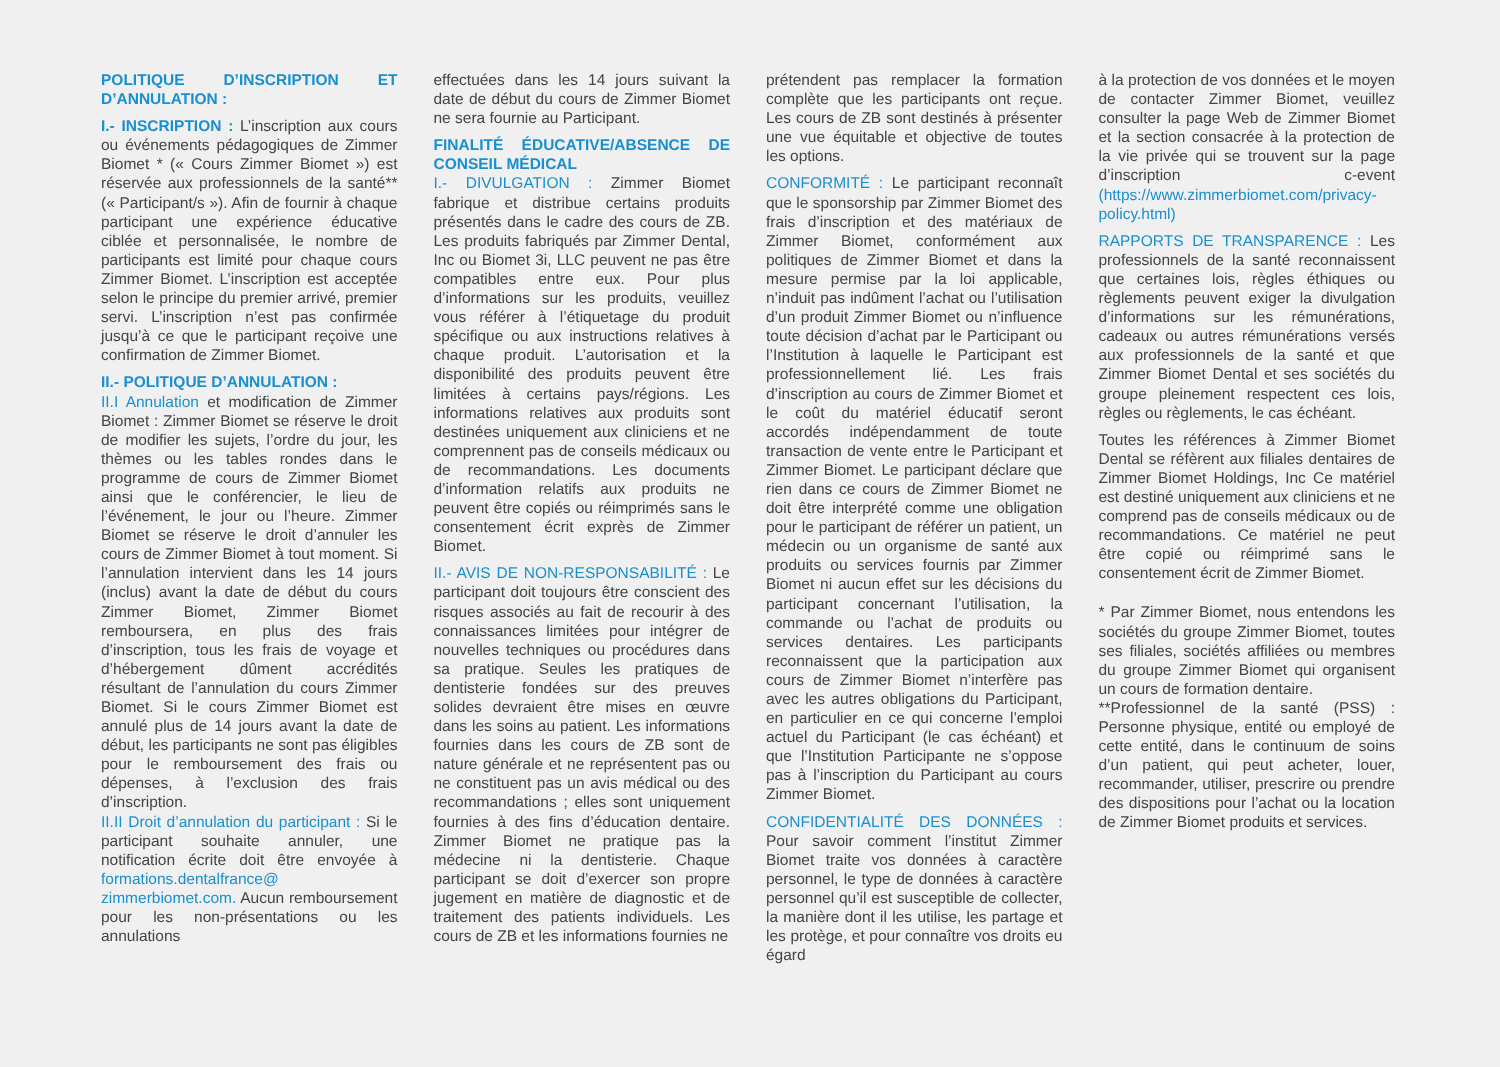POLITIQUE D’INSCRIPTION ET D’ANNULATION :
I.- INSCRIPTION : L’inscription aux cours ou événements pédagogiques de Zimmer Biomet * (« Cours Zimmer Biomet ») est réservée aux professionnels de la santé** (« Participant/s »). Afin de fournir à chaque participant une expérience éducative ciblée et personnalisée, le nombre de participants est limité pour chaque cours Zimmer Biomet. L’inscription est acceptée selon le principe du premier arrivé, premier servi. L’inscription n’est pas confirmée jusqu’à ce que le participant reçoive une confirmation de Zimmer Biomet.
II.- POLITIQUE D’ANNULATION :
II.I Annulation et modification de Zimmer Biomet : Zimmer Biomet se réserve le droit de modifier les sujets, l’ordre du jour, les thèmes ou les tables rondes dans le programme de cours de Zimmer Biomet ainsi que le conférencier, le lieu de l’événement, le jour ou l’heure. Zimmer Biomet se réserve le droit d’annuler les cours de Zimmer Biomet à tout moment. Si l’annulation intervient dans les 14 jours (inclus) avant la date de début du cours Zimmer Biomet, Zimmer Biomet remboursera, en plus des frais d’inscription, tous les frais de voyage et d’hébergement dûment accrédités résultant de l’annulation du cours Zimmer Biomet. Si le cours Zimmer Biomet est annulé plus de 14 jours avant la date de début, les participants ne sont pas éligibles pour le remboursement des frais ou dépenses, à l’exclusion des frais d’inscription.
II.II Droit d’annulation du participant : Si le participant souhaite annuler, une notification écrite doit être envoyée à formations.dentalfrance@ zimmerbiomet.com. Aucun remboursement pour les non-présentations ou les annulations
effectuées dans les 14 jours suivant la date de début du cours de Zimmer Biomet ne sera fournie au Participant.
FINALITÉ ÉDUCATIVE/ABSENCE DE CONSEIL MÉDICAL
I.- DIVULGATION : Zimmer Biomet fabrique et distribue certains produits présentés dans le cadre des cours de ZB. Les produits fabriqués par Zimmer Dental, Inc ou Biomet 3i, LLC peuvent ne pas être compatibles entre eux. Pour plus d’informations sur les produits, veuillez vous référer à l’étiquetage du produit spécifique ou aux instructions relatives à chaque produit. L’autorisation et la disponibilité des produits peuvent être limitées à certains pays/régions. Les informations relatives aux produits sont destinées uniquement aux cliniciens et ne comprennent pas de conseils médicaux ou de recommandations. Les documents d’information relatifs aux produits ne peuvent être copiés ou réimprimés sans le consentement écrit exprès de Zimmer Biomet.
II.- AVIS DE NON-RESPONSABILITÉ : Le participant doit toujours être conscient des risques associés au fait de recourir à des connaissances limitées pour intégrer de nouvelles techniques ou procédures dans sa pratique. Seules les pratiques de dentisterie fondées sur des preuves solides devraient être mises en œuvre dans les soins au patient. Les informations fournies dans les cours de ZB sont de nature générale et ne représentent pas ou ne constituent pas un avis médical ou des recommandations ; elles sont uniquement fournies à des fins d’éducation dentaire. Zimmer Biomet ne pratique pas la médecine ni la dentisterie. Chaque participant se doit d’exercer son propre jugement en matière de diagnostic et de traitement des patients individuels. Les cours de ZB et les informations fournies ne
prétendent pas remplacer la formation complète que les participants ont reçue. Les cours de ZB sont destinés à présenter une vue équitable et objective de toutes les options.
CONFORMITÉ : Le participant reconnaît que le sponsorship par Zimmer Biomet des frais d’inscription et des matériaux de Zimmer Biomet, conformément aux politiques de Zimmer Biomet et dans la mesure permise par la loi applicable, n’induit pas indûment l’achat ou l’utilisation d’un produit Zimmer Biomet ou n’influence toute décision d’achat par le Participant ou l’Institution à laquelle le Participant est professionnellement lié. Les frais d’inscription au cours de Zimmer Biomet et le coût du matériel éducatif seront accordés indépendamment de toute transaction de vente entre le Participant et Zimmer Biomet. Le participant déclare que rien dans ce cours de Zimmer Biomet ne doit être interprété comme une obligation pour le participant de référer un patient, un médecin ou un organisme de santé aux produits ou services fournis par Zimmer Biomet ni aucun effet sur les décisions du participant concernant l’utilisation, la commande ou l’achat de produits ou services dentaires. Les participants reconnaissent que la participation aux cours de Zimmer Biomet n’interfère pas avec les autres obligations du Participant, en particulier en ce qui concerne l’emploi actuel du Participant (le cas échéant) et que l’Institution Participante ne s’oppose pas à l’inscription du Participant au cours Zimmer Biomet.
CONFIDENTIALITÉ DES DONNÉES : Pour savoir comment l’institut Zimmer Biomet traite vos données à caractère personnel, le type de données à caractère personnel qu’il est susceptible de collecter, la manière dont il les utilise, les partage et les protège, et pour connaître vos droits eu égard
à la protection de vos données et le moyen de contacter Zimmer Biomet, veuillez consulter la page Web de Zimmer Biomet et la section consacrée à la protection de la vie privée qui se trouvent sur la page d’inscription c-event (https://www.zimmerbiomet.com/privacy-policy.html)
RAPPORTS DE TRANSPARENCE : Les professionnels de la santé reconnaissent que certaines lois, règles éthiques ou règlements peuvent exiger la divulgation d’informations sur les rémunérations, cadeaux ou autres rémunérations versés aux professionnels de la santé et que Zimmer Biomet Dental et ses sociétés du groupe pleinement respectent ces lois, règles ou règlements, le cas échéant.
Toutes les références à Zimmer Biomet Dental se réfèrent aux filiales dentaires de Zimmer Biomet Holdings, Inc Ce matériel est destiné uniquement aux cliniciens et ne comprend pas de conseils médicaux ou de recommandations. Ce matériel ne peut être copié ou réimprimé sans le consentement écrit de Zimmer Biomet.
* Par Zimmer Biomet, nous entendons les sociétés du groupe Zimmer Biomet, toutes ses filiales, sociétés affiliées ou membres du groupe Zimmer Biomet qui organisent un cours de formation dentaire.
**Professionnel de la santé (PSS) : Personne physique, entité ou employé de cette entité, dans le continuum de soins d’un patient, qui peut acheter, louer, recommander, utiliser, prescrire ou prendre des dispositions pour l’achat ou la location de Zimmer Biomet produits et services.